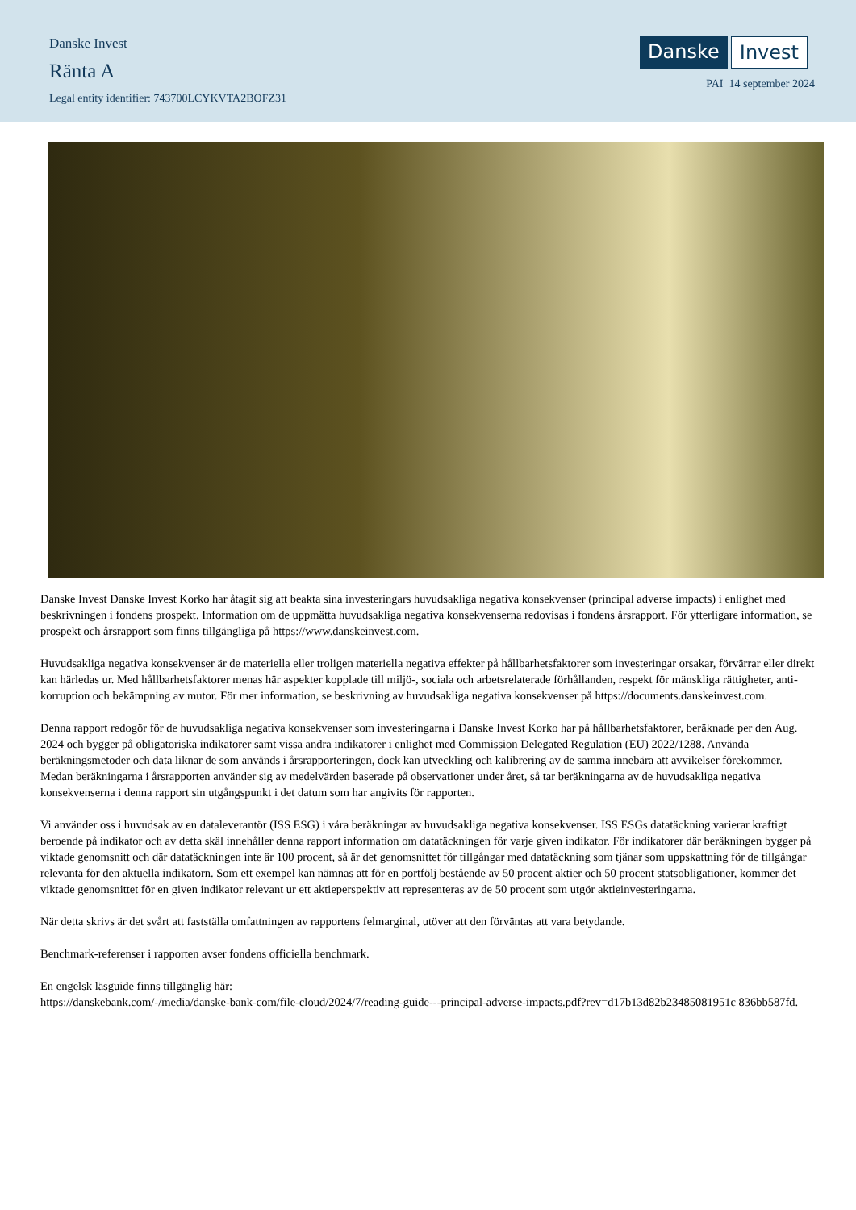Danske Invest
Ränta A
Legal entity identifier: 743700LCYKVTA2BOFZ31
Danske Invest
PAI 14 september 2024
Danske Invest Danske Invest Korko har åtagit sig att beakta sina investeringars huvudsakliga negativa konsekvenser (principal adverse impacts) i enlighet med beskrivningen i fondens prospekt. Information om de uppmätta huvudsakliga negativa konsekvenserna redovisas i fondens årsrapport. För ytterligare information, se prospekt och årsrapport som finns tillgängliga på https://www.danskeinvest.com.
Huvudsakliga negativa konsekvenser är de materiella eller troligen materiella negativa effekter på hållbarhetsfaktorer som investeringar orsakar, förvärrar eller direkt kan härledas ur. Med hållbarhetsfaktorer menas här aspekter kopplade till miljö-, sociala och arbetsrelaterade förhållanden, respekt för mänskliga rättigheter, anti-korruption och bekämpning av mutor. För mer information, se beskrivning av huvudsakliga negativa konsekvenser på https://documents.danskeinvest.com.
Denna rapport redogör för de huvudsakliga negativa konsekvenser som investeringarna i Danske Invest Korko har på hållbarhetsfaktorer, beräknade per den Aug. 2024 och bygger på obligatoriska indikatorer samt vissa andra indikatorer i enlighet med Commission Delegated Regulation (EU) 2022/1288. Använda beräkningsmetoder och data liknar de som används i årsrapporteringen, dock kan utveckling och kalibrering av de samma innebära att avvikelser förekommer. Medan beräkningarna i årsrapporten använder sig av medelvärden baserade på observationer under året, så tar beräkningarna av de huvudsakliga negativa konsekvenserna i denna rapport sin utgångspunkt i det datum som har angivits för rapporten.
Vi använder oss i huvudsak av en dataleverantör (ISS ESG) i våra beräkningar av huvudsakliga negativa konsekvenser. ISS ESGs datatäckning varierar kraftigt beroende på indikator och av detta skäl innehåller denna rapport information om datatäckningen för varje given indikator. För indikatorer där beräkningen bygger på viktade genomsnitt och där datatäckningen inte är 100 procent, så är det genomsnittet för tillgångar med datatäckning som tjänar som uppskattning för de tillgångar relevanta för den aktuella indikatorn. Som ett exempel kan nämnas att för en portfölj bestående av 50 procent aktier och 50 procent statsobligationer, kommer det viktade genomsnittet för en given indikator relevant ur ett aktieperspektiv att representeras av de 50 procent som utgör aktieinvesteringarna.
När detta skrivs är det svårt att fastställa omfattningen av rapportens felmarginal, utöver att den förväntas att vara betydande.
Benchmark-referenser i rapporten avser fondens officiella benchmark.
En engelsk läsguide finns tillgänglig här:
https://danskebank.com/-/media/danske-bank-com/file-cloud/2024/7/reading-guide---principal-adverse-impacts.pdf?rev=d17b13d82b23485081951c 836bb587fd.